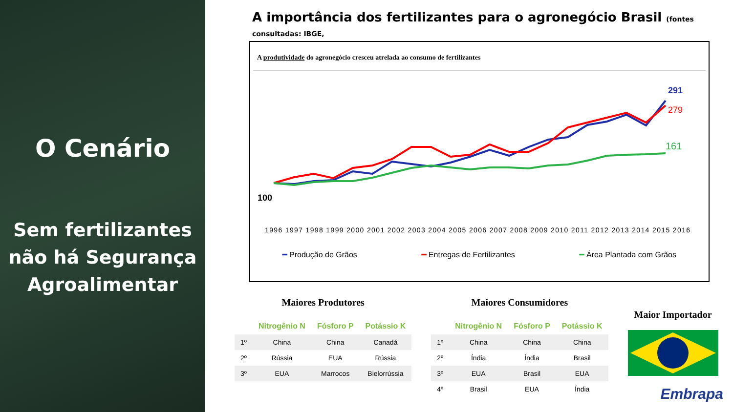O Cenário
Sem fertilizantes não há Segurança Agroalimentar
A importância dos fertilizantes para o agronegócio Brasil (fontes consultadas: IBGE,
A produtividade do agronegócio cresceu atrelada ao consumo de fertilizantes
291
279
161
100
1996 1997 1998 1999 2000 2001 2002 2003 2004 2005 2006 2007 2008 2009 2010 2011 2012 2013 2014 2015 2016
━ Produção de Grãos ━ Entregas de Fertilizantes ━ Área Plantada com Grãos
Maiores Produtores
| | Nitrogênio N | Fósforo P | Potássio K |
| --- | --- | --- | --- |
| 1º | China | China | Canadá |
| 2º | Rússia | EUA | Rússia |
| 3º | EUA | Marrocos | Bielorrússia |
Maiores Consumidores
| | Nitrogênio N | Fósforo P | Potássio K |
| --- | --- | --- | --- |
| 1º | China | China | China |
| 2º | Índia | Índia | Brasil |
| 3º | EUA | Brasil | EUA |
| 4º | Brasil | EUA | Índia |
Maior Importador
Embrapa